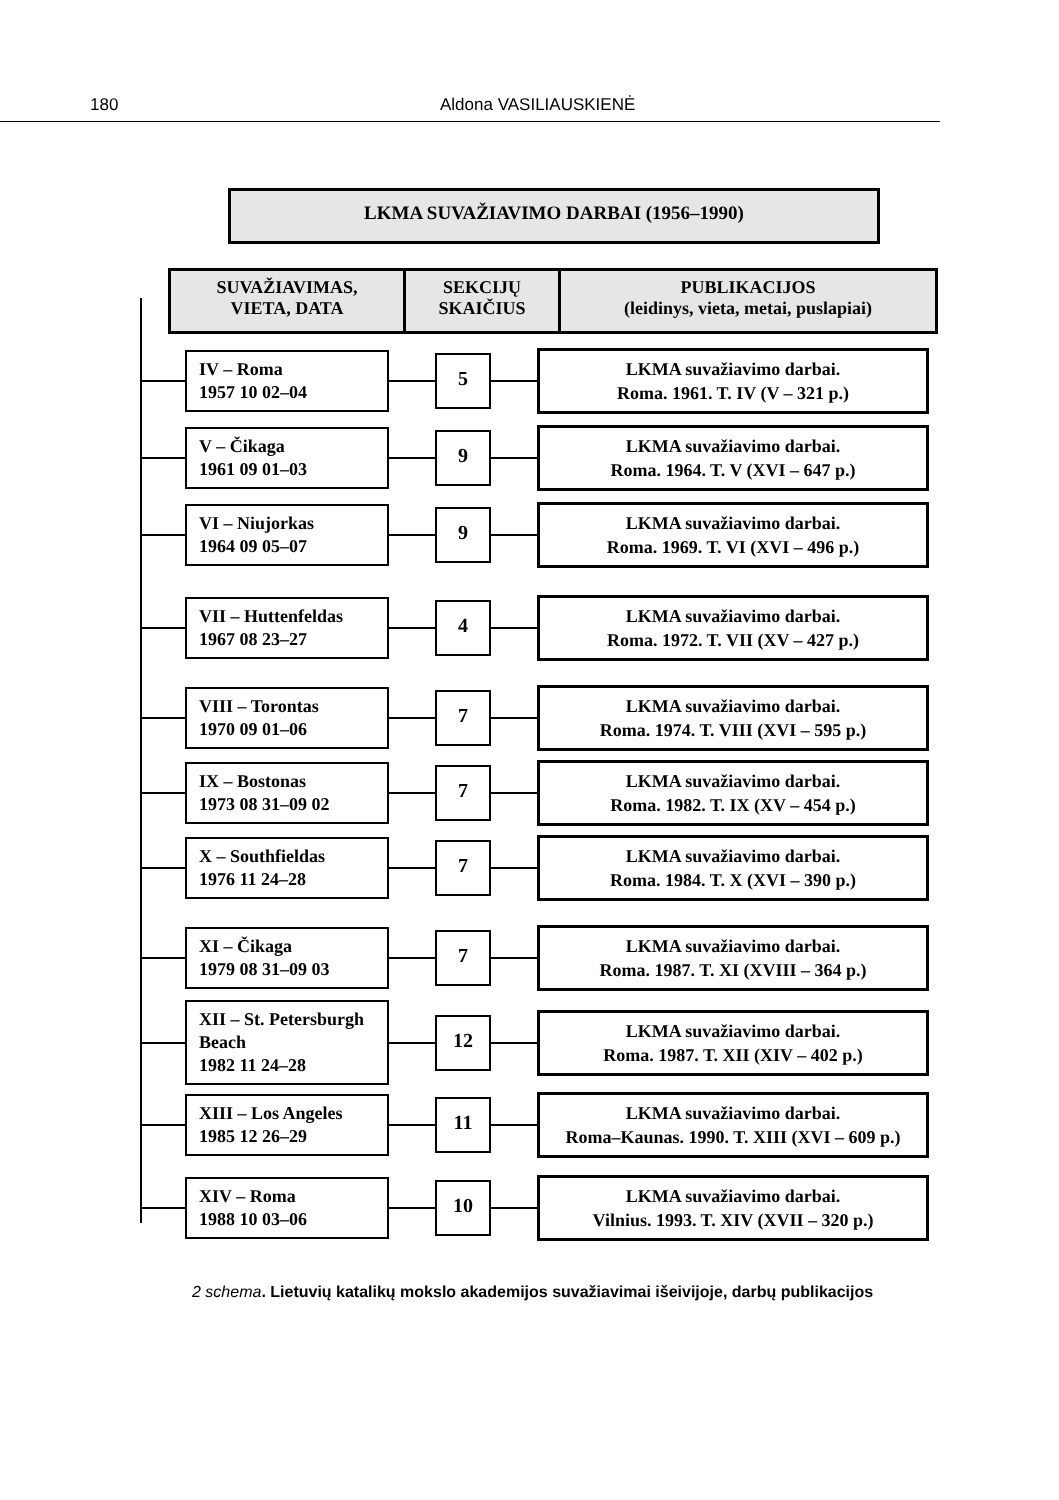180 Aldona VASILIAUSKIENĖ
LKMA SUVAŽIAVIMO DARBAI (1956–1990)
SUVAŽIAVIMAS,
VIETA, DATA
SEKCIJŲ
SKAIČIUS
PUBLIKACIJOS
(leidinys, vieta, metai, puslapiai)
IV – Roma
1957 10 02–04
5
LKMA suvažiavimo darbai.
Roma. 1961. T. IV (V – 321 p.)
V – Čikaga
1961 09 01–03
9
LKMA suvažiavimo darbai.
Roma. 1964. T. V (XVI – 647 p.)
VI – Niujorkas
1964 09 05–07
9
LKMA suvažiavimo darbai.
Roma. 1969. T. VI (XVI – 496 p.)
VII – Huttenfeldas
1967 08 23–27
4
LKMA suvažiavimo darbai.
Roma. 1972. T. VII (XV – 427 p.)
VIII – Torontas
1970 09 01–06
7
LKMA suvažiavimo darbai.
Roma. 1974. T. VIII (XVI – 595 p.)
IX – Bostonas
1973 08 31–09 02
7
LKMA suvažiavimo darbai.
Roma. 1982. T. IX (XV – 454 p.)
X – Southfieldas
1976 11 24–28
7
LKMA suvažiavimo darbai.
Roma. 1984. T. X (XVI – 390 p.)
XI – Čikaga
1979 08 31–09 03
7
LKMA suvažiavimo darbai.
Roma. 1987. T. XI (XVIII – 364 p.)
XII – St. Petersburgh Beach
1982 11 24–28
12
LKMA suvažiavimo darbai.
Roma. 1987. T. XII (XIV – 402 p.)
XIII – Los Angeles
1985 12 26–29
11
LKMA suvažiavimo darbai.
Roma–Kaunas. 1990. T. XIII (XVI – 609 p.)
XIV – Roma
1988 10 03–06
10
LKMA suvažiavimo darbai.
Vilnius. 1993. T. XIV (XVII – 320 p.)
2 schema. Lietuvių katalikų mokslo akademijos suvažiavimai išeivijoje, darbų publikacijos